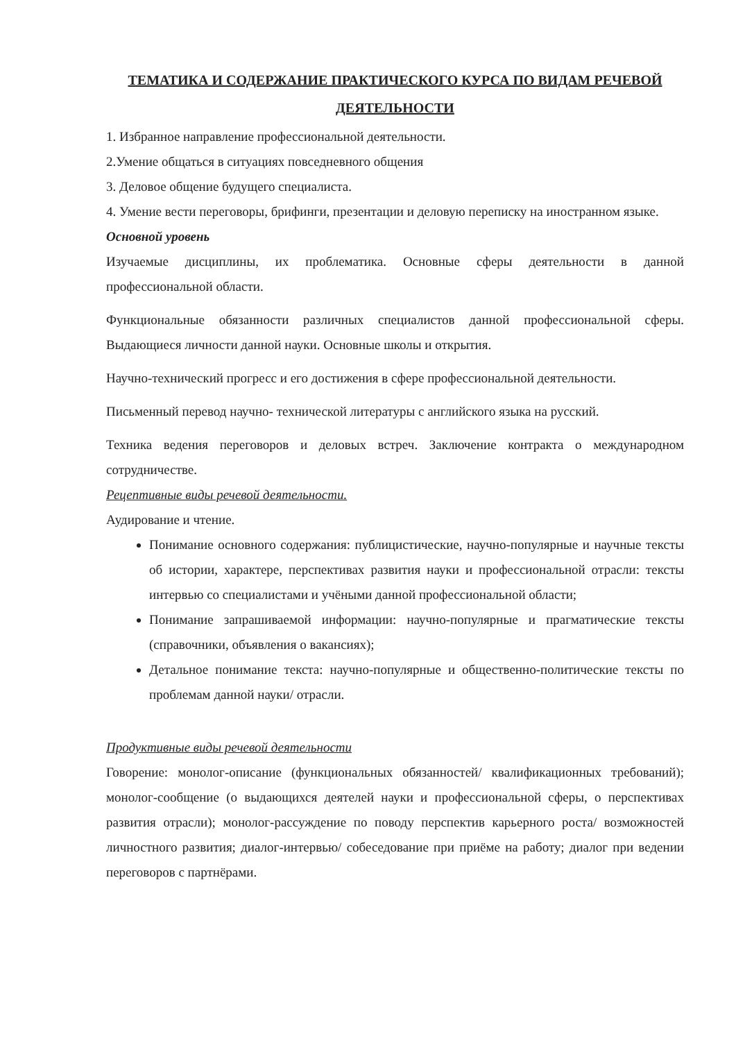ТЕМАТИКА И СОДЕРЖАНИЕ ПРАКТИЧЕСКОГО КУРСА ПО ВИДАМ РЕЧЕВОЙ ДЕЯТЕЛЬНОСТИ
1. Избранное направление профессиональной деятельности.
2.Умение общаться в ситуациях повседневного общения
3. Деловое общение будущего специалиста.
4. Умение вести переговоры, брифинги, презентации и деловую переписку на иностранном языке.
Основной уровень
Изучаемые дисциплины, их проблематика. Основные сферы деятельности в данной профессиональной области.
Функциональные обязанности различных специалистов данной профессиональной сферы. Выдающиеся личности данной науки. Основные школы и открытия.
Научно-технический прогресс и его достижения в сфере профессиональной деятельности.
Письменный перевод научно- технической литературы с английского языка на русский.
Техника ведения переговоров и деловых встреч. Заключение контракта о международном сотрудничестве.
Рецептивные виды речевой деятельности.
Аудирование и чтение.
Понимание основного содержания: публицистические, научно-популярные и научные тексты об истории, характере, перспективах развития науки и профессиональной отрасли: тексты интервью со специалистами и учёными данной профессиональной области;
Понимание запрашиваемой информации: научно-популярные и прагматические тексты (справочники, объявления о вакансиях);
Детальное понимание текста: научно-популярные и общественно-политические тексты по проблемам данной науки/ отрасли.
Продуктивные виды речевой деятельности
Говорение: монолог-описание (функциональных обязанностей/ квалификационных требований); монолог-сообщение (о выдающихся деятелей науки и профессиональной сферы, о перспективах развития отрасли); монолог-рассуждение по поводу перспектив карьерного роста/ возможностей личностного развития; диалог-интервью/ собеседование при приёме на работу; диалог при ведении переговоров с партнёрами.